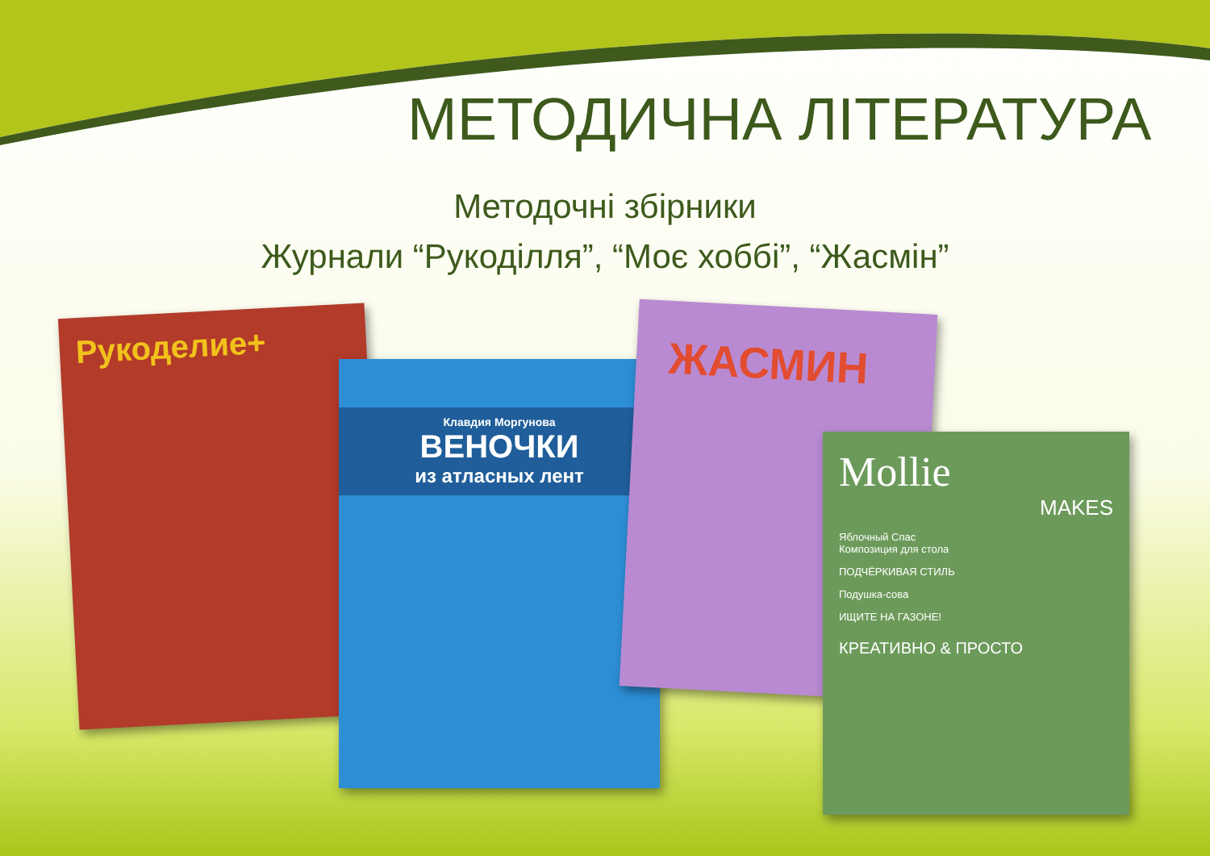МЕТОДИЧНА ЛІТЕРАТУРА
Методочні збірники
Журнали “Рукоділля”, “Моє хоббі”, “Жасмін”
Рукоделие+
Клавдия Моргунова
ВЕНОЧКИ
из атласных лент
ЖАСМИН
Mollie
MAKES
Яблочный Спас
Композиция для стола
ПОДЧЁРКИВАЯ СТИЛЬ
Подушка-сова
ИЩИТЕ НА ГАЗОНЕ!
КРЕАТИВНО & ПРОСТО